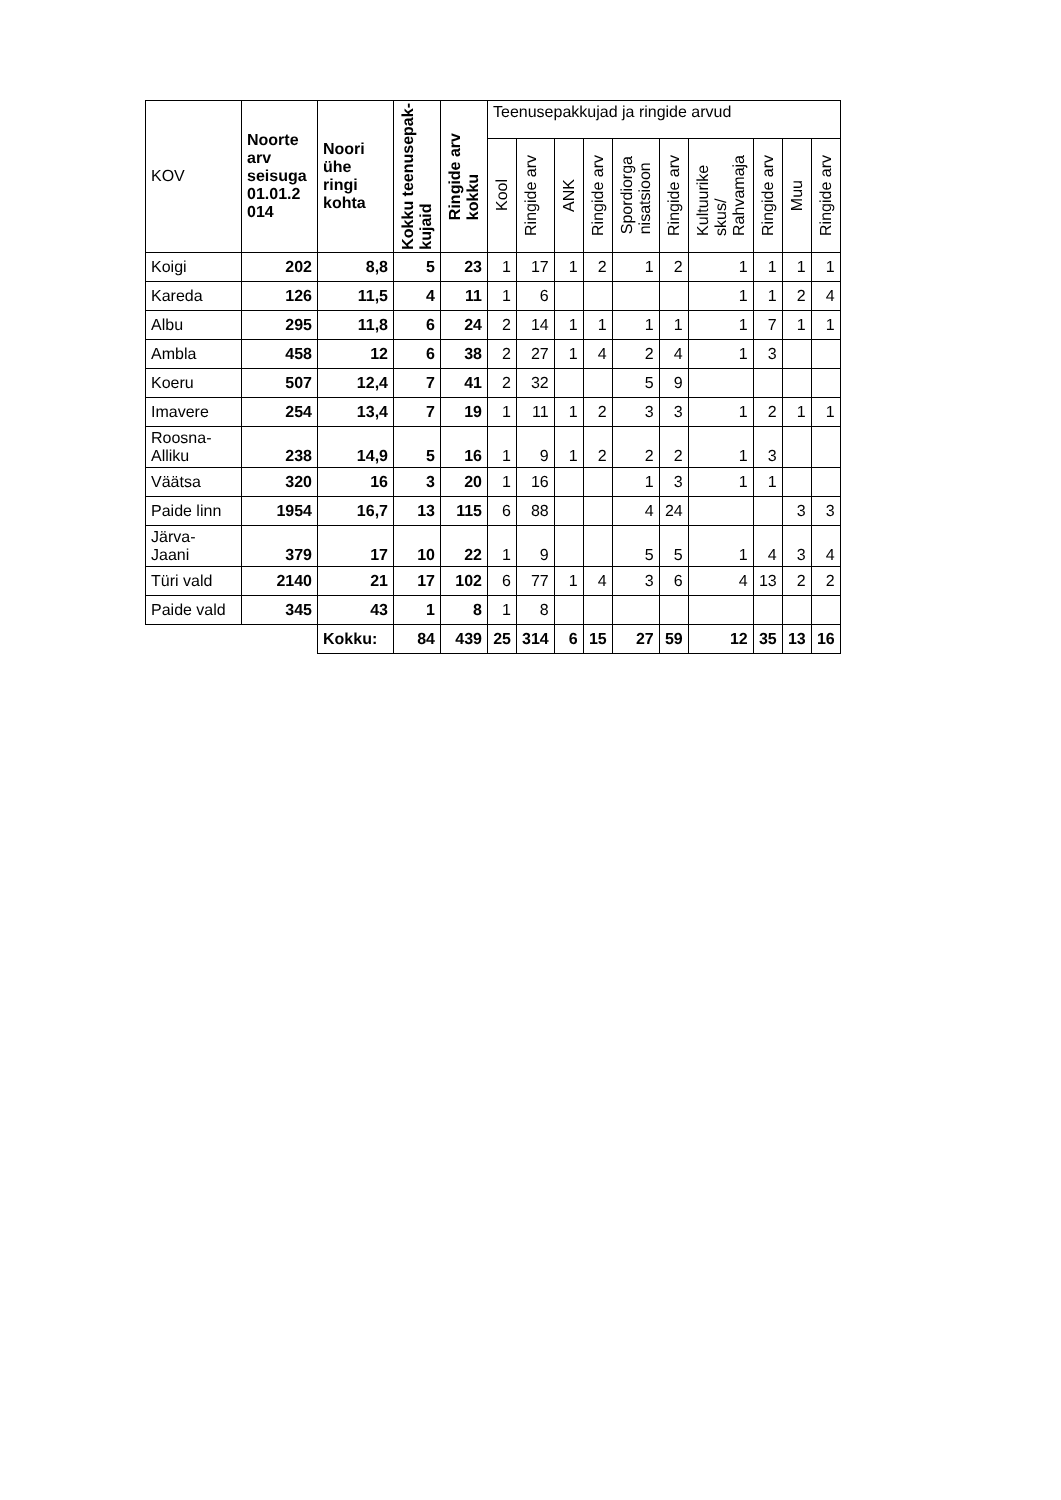| KOV | Noorte arv seisuga 01.01.2 014 | Noori ühe ringi kohta | Kokku teenusepak- kujaid | Ringide arv kokku | Teenusepakkujad ja ringide arvud | | | | | | | | | |
| --- | --- | --- | --- | --- | --- | --- | --- | --- | --- | --- | --- | --- | --- | --- |
| | | | | | Kool | Ringide arv | ANK | Ringide arv | Spordiorga nisatsioon | Ringide arv | Kultuurike skus/ Rahvamaja | Ringide arv | Muu | Ringide arv |
| Koigi | 202 | 8,8 | 5 | 23 | 1 | 17 | 1 | 2 | 1 | 2 | 1 | 1 | 1 | 1 |
| Kareda | 126 | 11,5 | 4 | 11 | 1 | 6 | | | | | 1 | 1 | 2 | 4 |
| Albu | 295 | 11,8 | 6 | 24 | 2 | 14 | 1 | 1 | 1 | 1 | 1 | 7 | 1 | 1 |
| Ambla | 458 | 12 | 6 | 38 | 2 | 27 | 1 | 4 | 2 | 4 | 1 | 3 | | |
| Koeru | 507 | 12,4 | 7 | 41 | 2 | 32 | | | 5 | 9 | | | | |
| Imavere | 254 | 13,4 | 7 | 19 | 1 | 11 | 1 | 2 | 3 | 3 | 1 | 2 | 1 | 1 |
| Roosna- Alliku | 238 | 14,9 | 5 | 16 | 1 | 9 | 1 | 2 | 2 | 2 | 1 | 3 | | |
| Väätsa | 320 | 16 | 3 | 20 | 1 | 16 | | | 1 | 3 | 1 | 1 | | |
| Paide linn | 1954 | 16,7 | 13 | 115 | 6 | 88 | | | 4 | 24 | | | 3 | 3 |
| Järva- Jaani | 379 | 17 | 10 | 22 | 1 | 9 | | | 5 | 5 | 1 | 4 | 3 | 4 |
| Türi vald | 2140 | 21 | 17 | 102 | 6 | 77 | 1 | 4 | 3 | 6 | 4 | 13 | 2 | 2 |
| Paide vald | 345 | 43 | 1 | 8 | 1 | 8 | | | | | | | | |
| | | Kokku: | 84 | 439 | 25 | 314 | 6 | 15 | 27 | 59 | 12 | 35 | 13 | 16 |